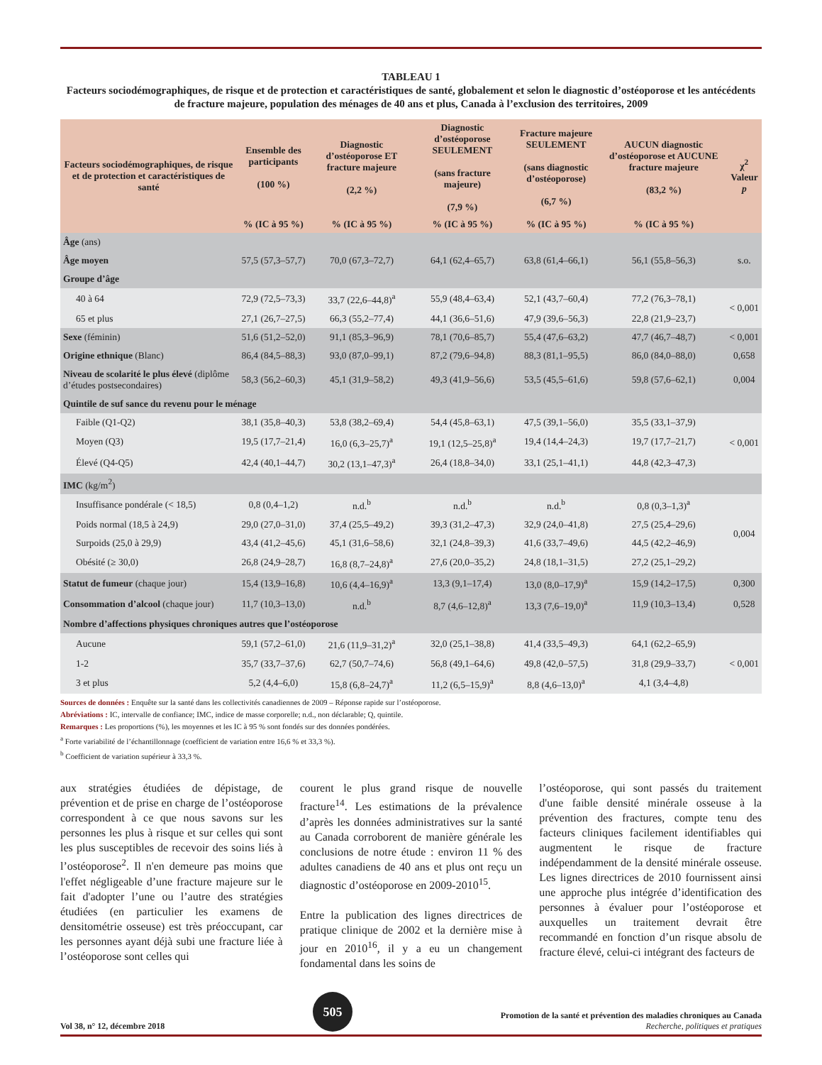TABLEAU 1
Facteurs sociodémographiques, de risque et de protection et caractéristiques de santé, globalement et selon le diagnostic d’ostéoporose et les antécédents de fracture majeure, population des ménages de 40 ans et plus, Canada à l’exclusion des territoires, 2009
| Facteurs sociodémographiques, de risque et de protection et caractéristiques de santé | Ensemble des participants (100 %) | Diagnostic d’ostéoporose ET fracture majeure (2,2 %) | Diagnostic d’ostéoporose SEULEMENT (sans fracture majeure) (7,9 %) | Fracture majeure SEULEMENT (sans diagnostic d’ostéoporose) (6,7 %) | AUCUN diagnostic d’ostéoporose et AUCUNE fracture majeure (83,2 %) | χ<sup>2</sup> Valeur p |
| --- | --- | --- | --- | --- | --- | --- |
| | % (IC à 95 %) | % (IC à 95 %) | % (IC à 95 %) | % (IC à 95 %) | % (IC à 95 %) | |
| Âge (ans) | | | | | | |
| Âge moyen | 57,5 (57,3–57,7) | 70,0 (67,3–72,7) | 64,1 (62,4–65,7) | 63,8 (61,4–66,1) | 56,1 (55,8–56,3) | s.o. |
| Groupe d’âge | | | | | | |
| 40 à 64 | 72,9 (72,5–73,3) | 33,7 (22,6–44,8)<sup>a</sup> | 55,9 (48,4–63,4) | 52,1 (43,7–60,4) | 77,2 (76,3–78,1) | < 0,001 |
| 65 et plus | 27,1 (26,7–27,5) | 66,3 (55,2–77,4) | 44,1 (36,6–51,6) | 47,9 (39,6–56,3) | 22,8 (21,9–23,7) | |
| Sexe (féminin) | 51,6 (51,2–52,0) | 91,1 (85,3–96,9) | 78,1 (70,6–85,7) | 55,4 (47,6–63,2) | 47,7 (46,7–48,7) | < 0,001 |
| Origine ethnique (Blanc) | 86,4 (84,5–88,3) | 93,0 (87,0–99,1) | 87,2 (79,6–94,8) | 88,3 (81,1–95,5) | 86,0 (84,0–88,0) | 0,658 |
| Niveau de scolarité le plus élevé (diplôme d’études postsecondaires) | 58,3 (56,2–60,3) | 45,1 (31,9–58,2) | 49,3 (41,9–56,6) | 53,5 (45,5–61,6) | 59,8 (57,6–62,1) | 0,004 |
| Quintile de suf sance du revenu pour le ménage | | | | | | |
| Faible (Q1-Q2) | 38,1 (35,8–40,3) | 53,8 (38,2–69,4) | 54,4 (45,8–63,1) | 47,5 (39,1–56,0) | 35,5 (33,1–37,9) | < 0,001 |
| Moyen (Q3) | 19,5 (17,7–21,4) | 16,0 (6,3–25,7)<sup>a</sup> | 19,1 (12,5–25,8)<sup>a</sup> | 19,4 (14,4–24,3) | 19,7 (17,7–21,7) | |
| Élevé (Q4-Q5) | 42,4 (40,1–44,7) | 30,2 (13,1–47,3)<sup>a</sup> | 26,4 (18,8–34,0) | 33,1 (25,1–41,1) | 44,8 (42,3–47,3) | |
| IMC (kg/m<sup>2</sup>) | | | | | | |
| Insuffisance pondérale (< 18,5) | 0,8 (0,4–1,2) | n.d.<sup>b</sup> | n.d.<sup>b</sup> | n.d.<sup>b</sup> | 0,8 (0,3–1,3)<sup>a</sup> | 0,004 |
| Poids normal (18,5 à 24,9) | 29,0 (27,0–31,0) | 37,4 (25,5–49,2) | 39,3 (31,2–47,3) | 32,9 (24,0–41,8) | 27,5 (25,4–29,6) | |
| Surpoids (25,0 à 29,9) | 43,4 (41,2–45,6) | 45,1 (31,6–58,6) | 32,1 (24,8–39,3) | 41,6 (33,7–49,6) | 44,5 (42,2–46,9) | |
| Obésité (≥ 30,0) | 26,8 (24,9–28,7) | 16,8 (8,7–24,8)<sup>a</sup> | 27,6 (20,0–35,2) | 24,8 (18,1–31,5) | 27,2 (25,1–29,2) | |
| Statut de fumeur (chaque jour) | 15,4 (13,9–16,8) | 10,6 (4,4–16,9)<sup>a</sup> | 13,3 (9,1–17,4) | 13,0 (8,0–17,9)<sup>a</sup> | 15,9 (14,2–17,5) | 0,300 |
| Consommation d’alcool (chaque jour) | 11,7 (10,3–13,0) | n.d.<sup>b</sup> | 8,7 (4,6–12,8)<sup>a</sup> | 13,3 (7,6–19,0)<sup>a</sup> | 11,9 (10,3–13,4) | 0,528 |
| Nombre d’affections physiques chroniques autres que l’ostéoporose | | | | | | |
| Aucune | 59,1 (57,2–61,0) | 21,6 (11,9–31,2)<sup>a</sup> | 32,0 (25,1–38,8) | 41,4 (33,5–49,3) | 64,1 (62,2–65,9) | < 0,001 |
| 1-2 | 35,7 (33,7–37,6) | 62,7 (50,7–74,6) | 56,8 (49,1–64,6) | 49,8 (42,0–57,5) | 31,8 (29,9–33,7) | |
| 3 et plus | 5,2 (4,4–6,0) | 15,8 (6,8–24,7)<sup>a</sup> | 11,2 (6,5–15,9)<sup>a</sup> | 8,8 (4,6–13,0)<sup>a</sup> | 4,1 (3,4–4,8) | |
Sources de données : Enquête sur la santé dans les collectivités canadiennes de 2009 – Réponse rapide sur l’ostéoporose.
Abréviations : IC, intervalle de confiance; IMC, indice de masse corporelle; n.d., non déclarable; Q, quintile.
Remarques : Les proportions (%), les moyennes et les IC à 95 % sont fondés sur des données pondérées.
<sup>a</sup> Forte variabilité de l’échantillonnage (coefficient de variation entre 16,6 % et 33,3 %).
<sup>b</sup> Coefficient de variation supérieur à 33,3 %.
aux stratégies étudiées de dépistage, de prévention et de prise en charge de l’ostéoporose correspondent à ce que nous savons sur les personnes les plus à risque et sur celles qui sont les plus susceptibles de recevoir des soins liés à l’ostéoporose<sup>2</sup>. Il n'en demeure pas moins que l'effet négligeable d’une fracture majeure sur le fait d'adopter l’une ou l’autre des stratégies étudiées (en particulier les examens de densitométrie osseuse) est très préoccupant, car les personnes ayant déjà subi une fracture liée à l’ostéoporose sont celles qui
courent le plus grand risque de nouvelle fracture<sup>14</sup>. Les estimations de la prévalence d’après les données administratives sur la santé au Canada corroborent de manière générale les conclusions de notre étude : environ 11 % des adultes canadiens de 40 ans et plus ont reçu un diagnostic d’ostéoporose en 2009-2010<sup>15</sup>.
Entre la publication des lignes directrices de pratique clinique de 2002 et la dernière mise à jour en 2010<sup>16</sup>, il y a eu un changement fondamental dans les soins de
l’ostéoporose, qui sont passés du traitement d'une faible densité minérale osseuse à la prévention des fractures, compte tenu des facteurs cliniques facilement identifiables qui augmentent le risque de fracture indépendamment de la densité minérale osseuse. Les lignes directrices de 2010 fournissent ainsi une approche plus intégrée d’identification des personnes à évaluer pour l’ostéoporose et auxquelles un traitement devrait être recommandé en fonction d’un risque absolu de fracture élevé, celui-ci intégrant des facteurs de
Vol 38, n° 12, décembre 2018 505 Promotion de la santé et prévention des maladies chroniques au Canada
Recherche, politiques et pratiques